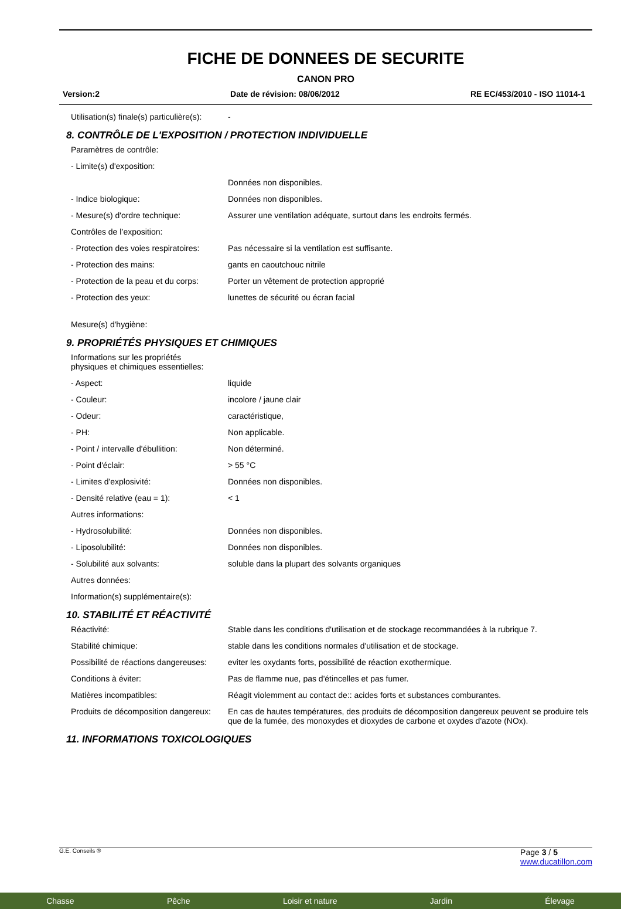FICHE DE DONNEES DE SECURITE
CANON PRO
Version:2 Date de révision: 08/06/2012 RE EC/453/2010 - ISO 11014-1
Utilisation(s) finale(s) particulière(s): -
8. CONTRÔLE DE L'EXPOSITION / PROTECTION INDIVIDUELLE
Paramètres de contrôle:
- Limite(s) d'exposition:
Données non disponibles.
- Indice biologique: Données non disponibles.
- Mesure(s) d'ordre technique: Assurer une ventilation adéquate, surtout dans les endroits fermés.
Contrôles de l’exposition:
- Protection des voies respiratoires: Pas nécessaire si la ventilation est suffisante.
- Protection des mains: gants en caoutchouc nitrile
- Protection de la peau et du corps: Porter un vêtement de protection approprié
- Protection des yeux: lunettes de sécurité ou écran facial
Mesure(s) d'hygiène:
9. PROPRIÉTÉS PHYSIQUES ET CHIMIQUES
Informations sur les propriétés
physiques et chimiques essentielles:
- Aspect: liquide
- Couleur: incolore / jaune clair
- Odeur: caractéristique,
- PH: Non applicable.
- Point / intervalle d'ébullition: Non déterminé.
- Point d'éclair: > 55 °C
- Limites d'explosivité: Données non disponibles.
- Densité relative (eau = 1): < 1
Autres informations:
- Hydrosolubilité: Données non disponibles.
- Liposolubilité: Données non disponibles.
- Solubilité aux solvants: soluble dans la plupart des solvants organiques
Autres données:
Information(s) supplémentaire(s):
10. STABILITÉ ET RÉACTIVITÉ
Réactivité: Stable dans les conditions d'utilisation et de stockage recommandées à la rubrique 7.
Stabilité chimique: stable dans les conditions normales d'utilisation et de stockage.
Possibilité de réactions dangereuses: eviter les oxydants forts, possibilité de réaction exothermique.
Conditions à éviter: Pas de flamme nue, pas d'étincelles et pas fumer.
Matières incompatibles: Réagit violemment au contact de:: acides forts et substances comburantes.
Produits de décomposition dangereux: En cas de hautes températures, des produits de décomposition dangereux peuvent se produire tels que de la fumée, des monoxydes et dioxydes de carbone et oxydes d'azote (NOx).
11. INFORMATIONS TOXICOLOGIQUES
G.E. Conseils ® Page 3 / 5
www.ducatillon.com
Chasse Pêche Loisir et nature Jardin Élevage